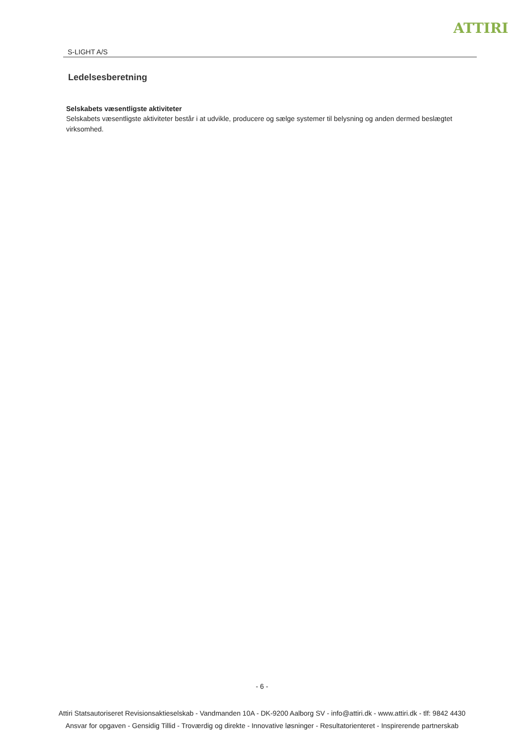ATTIRI
S-LIGHT A/S
Ledelsesberetning
Selskabets væsentligste aktiviteter
Selskabets væsentligste aktiviteter består i at udvikle, producere og sælge systemer til belysning og anden dermed beslægtet virksomhed.
- 6 -
Attiri Statsautoriseret Revisionsaktieselskab - Vandmanden 10A - DK-9200 Aalborg SV - info@attiri.dk - www.attiri.dk - tlf: 9842 4430
Ansvar for opgaven - Gensidig Tillid - Troværdig og direkte - Innovative løsninger - Resultatorienteret - Inspirerende partnerskab